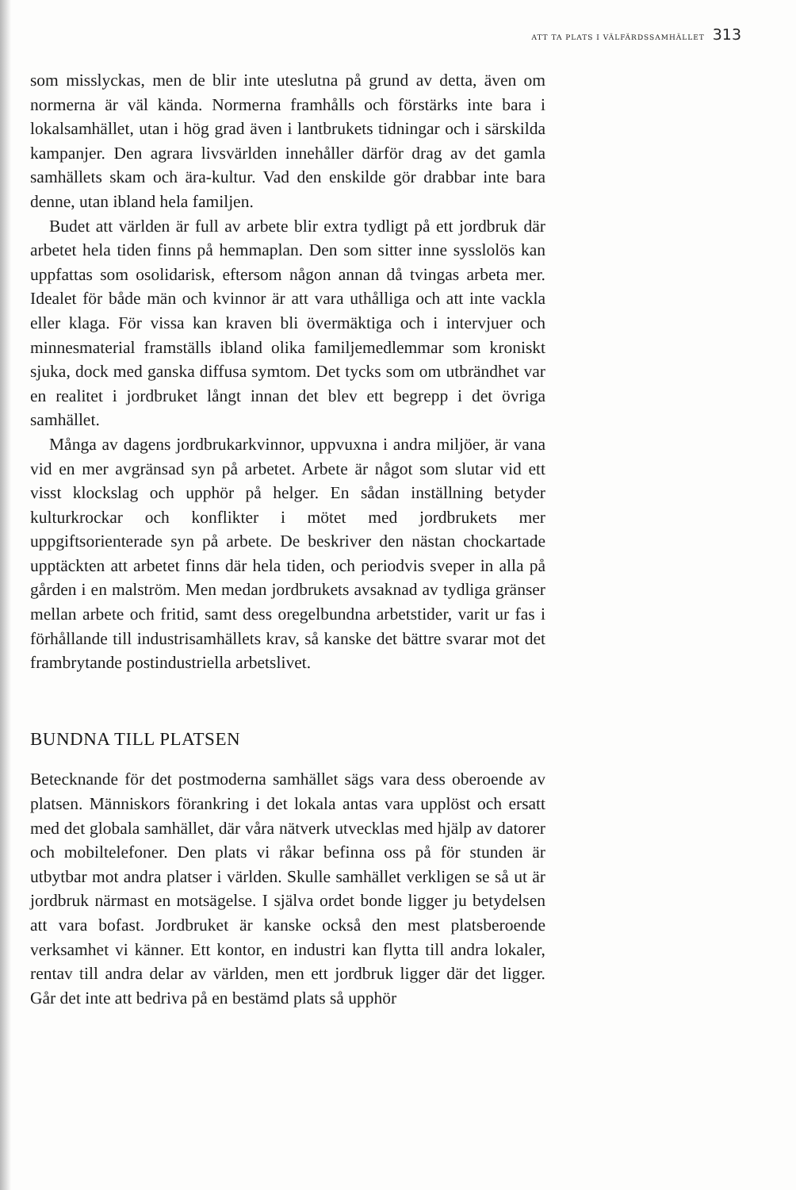ATT TA PLATS I VÄLFÄRDSSAMHÄLLET 313
som misslyckas, men de blir inte uteslutna på grund av detta, även om normerna är väl kända. Normerna framhålls och förstärks inte bara i lokalsamhället, utan i hög grad även i lantbrukets tidningar och i särskilda kampanjer. Den agrara livsvärlden innehåller därför drag av det gamla samhällets skam och ära-kultur. Vad den enskilde gör drabbar inte bara denne, utan ibland hela familjen.
Budet att världen är full av arbete blir extra tydligt på ett jordbruk där arbetet hela tiden finns på hemmaplan. Den som sitter inne sysslolös kan uppfattas som osolidarisk, eftersom någon annan då tvingas arbeta mer. Idealet för både män och kvinnor är att vara uthålliga och att inte vackla eller klaga. För vissa kan kraven bli övermäktiga och i intervjuer och minnesmaterial framställs ibland olika familjemedlemmar som kroniskt sjuka, dock med ganska diffusa symtom. Det tycks som om utbrändhet var en realitet i jordbruket långt innan det blev ett begrepp i det övriga samhället.
Många av dagens jordbrukarkvinnor, uppvuxna i andra miljöer, är vana vid en mer avgränsad syn på arbetet. Arbete är något som slutar vid ett visst klockslag och upphör på helger. En sådan inställning betyder kulturkrockar och konflikter i mötet med jordbrukets mer uppgiftsorienterade syn på arbete. De beskriver den nästan chockartade upptäckten att arbetet finns där hela tiden, och periodvis sveper in alla på gården i en malström. Men medan jordbrukets avsaknad av tydliga gränser mellan arbete och fritid, samt dess oregelbundna arbetstider, varit ur fas i förhållande till industrisamhällets krav, så kanske det bättre svarar mot det frambrytande postindustriella arbetslivet.
BUNDNA TILL PLATSEN
Betecknande för det postmoderna samhället sägs vara dess oberoende av platsen. Människors förankring i det lokala antas vara upplöst och ersatt med det globala samhället, där våra nätverk utvecklas med hjälp av datorer och mobiltelefoner. Den plats vi råkar befinna oss på för stunden är utbytbar mot andra platser i världen. Skulle samhället verkligen se så ut är jordbruk närmast en motsägelse. I själva ordet bonde ligger ju betydelsen att vara bofast. Jordbruket är kanske också den mest platsberoende verksamhet vi känner. Ett kontor, en industri kan flytta till andra lokaler, rentav till andra delar av världen, men ett jordbruk ligger där det ligger. Går det inte att bedriva på en bestämd plats så upphör